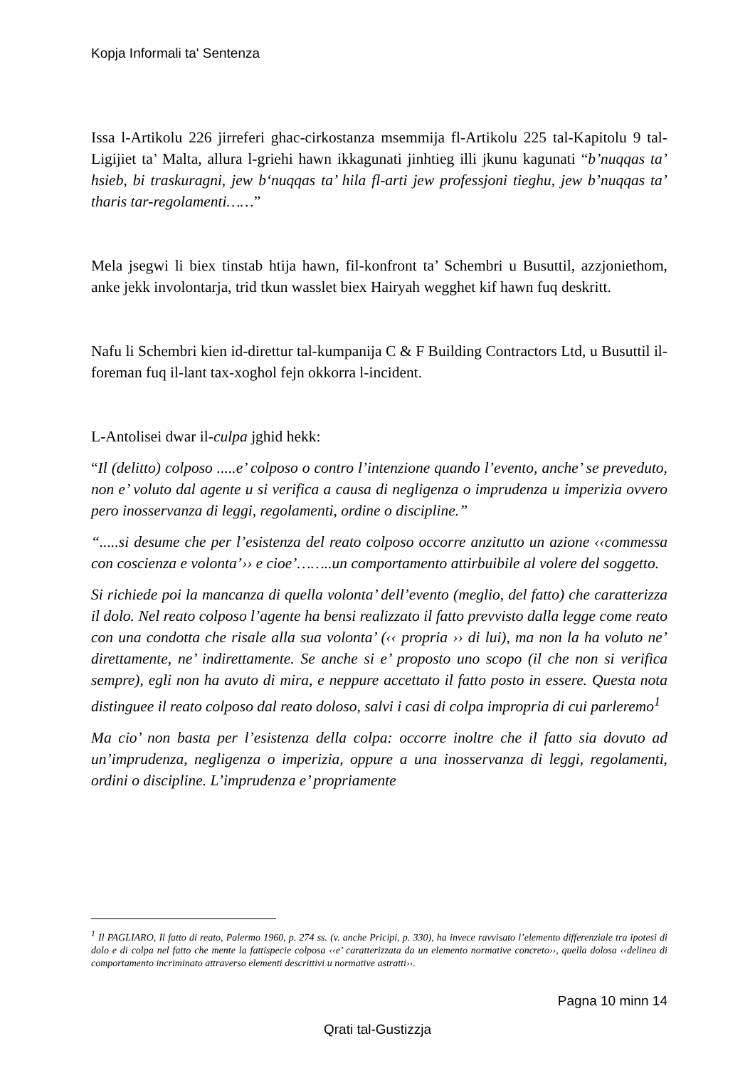Kopja Informali ta' Sentenza
Issa l-Artikolu 226 jirreferi ghac-cirkostanza msemmija fl-Artikolu 225 tal-Kapitolu 9 tal-Ligijiet ta’ Malta, allura l-griehi hawn ikkagunati jinhtieg illi jkunu kagunati “b’nuqqas ta’ hsieb, bi traskuragni, jew b‘nuqqas ta’ hila fl-arti jew professjoni tieghu, jew b’nuqqas ta’ tharis tar-regolamenti……”
Mela jsegwi li biex tinstab htija hawn, fil-konfront ta’ Schembri u Busuttil, azzjoniethom, anke jekk involontarja, trid tkun wasslet biex Hairyah wegghet kif hawn fuq deskritt.
Nafu li Schembri kien id-direttur tal-kumpanija C & F Building Contractors Ltd, u Busuttil il-foreman fuq il-lant tax-xoghol fejn okkorra l-incident.
L-Antolisei dwar il-culpa jghid hekk:
“Il (delitto) colposo .....e’ colposo o contro l’intenzione quando l’evento, anche’ se preveduto, non e’ voluto dal agente u si verifica a causa di negligenza o imprudenza u imperizia ovvero pero inosservanza di leggi, regolamenti, ordine o discipline.”
“.....si desume che per l’esistenza del reato colposo occorre anzitutto un azione ‹‹commessa con coscienza e volonta’›› e cioe’……..un comportamento attirbuibile al volere del soggetto.
Si richiede poi la mancanza di quella volonta’ dell’evento (meglio, del fatto) che caratterizza il dolo. Nel reato colposo l’agente ha bensi realizzato il fatto prevvisto dalla legge come reato con una condotta che risale alla sua volonta’ (‹‹ propria ›› di lui), ma non la ha voluto ne’ direttamente, ne’ indirettamente. Se anche si e’ proposto uno scopo (il che non si verifica sempre), egli non ha avuto di mira, e neppure accettato il fatto posto in essere. Questa nota distinguee il reato colposo dal reato doloso, salvi i casi di colpa impropria di cui parleremo<sup>1</sup>
Ma cio’ non basta per l’esistenza della colpa: occorre inoltre che il fatto sia dovuto ad un’imprudenza, negligenza o imperizia, oppure a una inosservanza di leggi, regolamenti, ordini o discipline. L’imprudenza e’ propriamente
<sup>1</sup> Il PAGLIARO, Il fatto di reato, Palermo 1960, p. 274 ss. (v. anche Pricipi, p. 330), ha invece ravvisato l’elemento differenziale tra ipotesi di dolo e di colpa nel fatto che mente la fattispecie colposa ‹‹e’ caratterizzata da un elemento normative concreto››, quella dolosa ‹‹delinea di comportamento incriminato attraverso elementi descrittivi u normative astratti››.
Pagna 10 minn 14
Qrati tal-Gustizzja